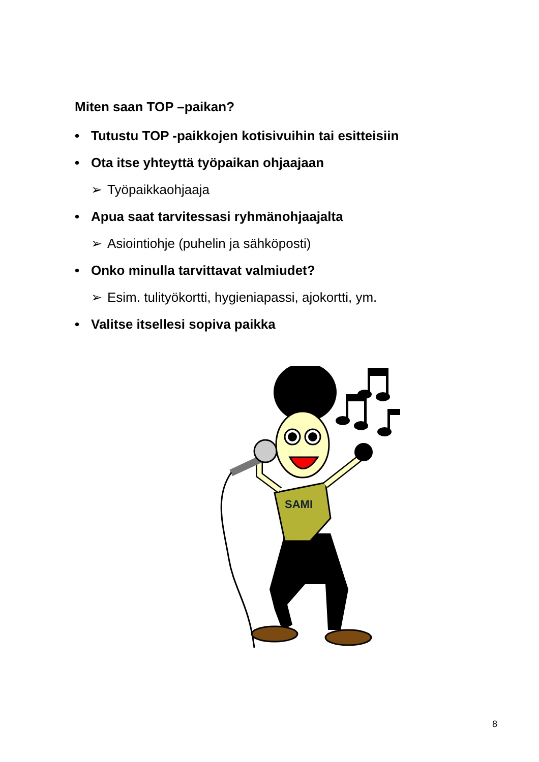Miten saan TOP –paikan?
• Tutustu TOP -paikkojen kotisivuihin tai esitteisiin
• Ota itse yhteyttä työpaikan ohjaajaan
➢ Työpaikkaohjaaja
• Apua saat tarvitessasi ryhmänohjaajalta
➢ Asiointiohje (puhelin ja sähköposti)
• Onko minulla tarvittavat valmiudet?
➢ Esim. tulityökortti, hygieniapassi, ajokortti, ym.
• Valitse itsellesi sopiva paikka
SAMI
8